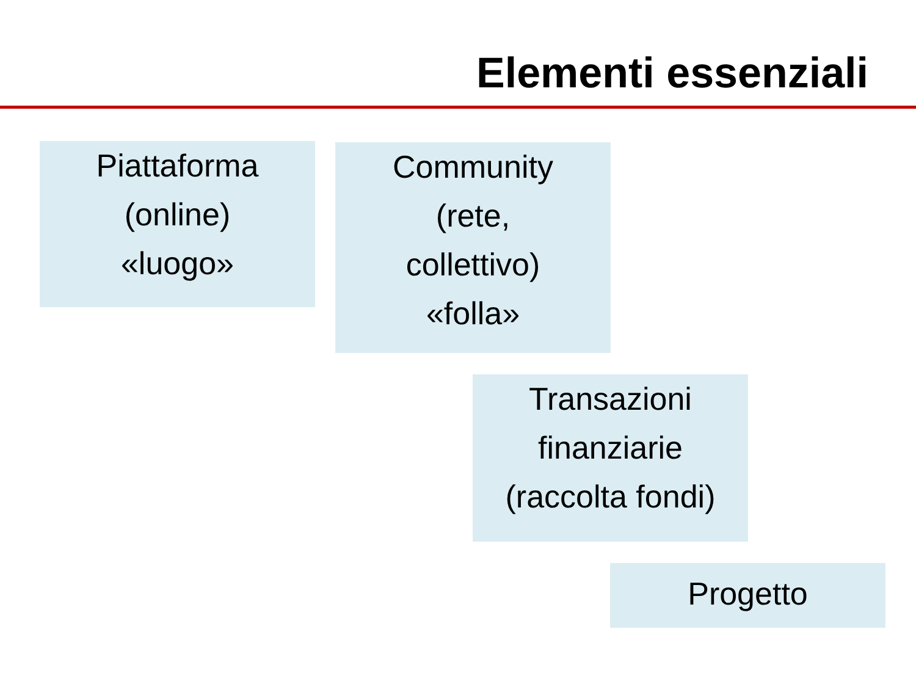Elementi essenziali
Piattaforma
(online)
«luogo»
Community
(rete,
collettivo)
«folla»
Transazioni
finanziarie
(raccolta fondi)
Progetto